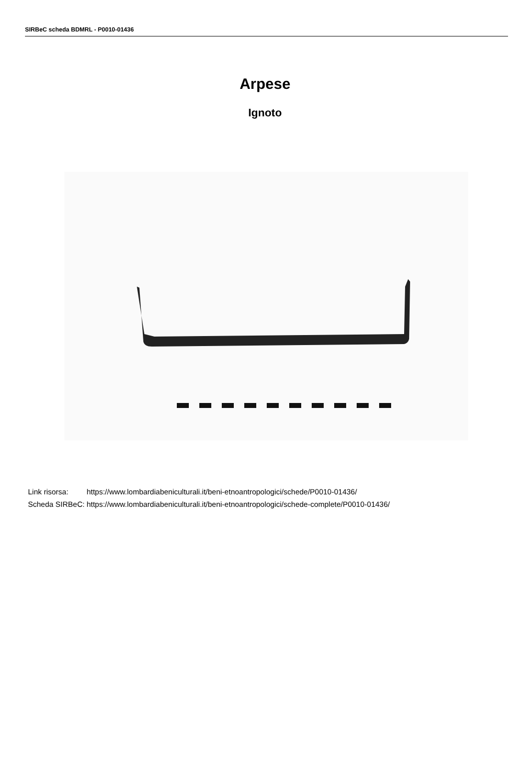SIRBeC scheda BDMRL - P0010-01436
Arpese
Ignoto
| Link risorsa: | https://www.lombardiabeniculturali.it/beni-etnoantropologici/schede/P0010-01436/ |
| Scheda SIRBeC: | https://www.lombardiabeniculturali.it/beni-etnoantropologici/schede-complete/P0010-01436/ |